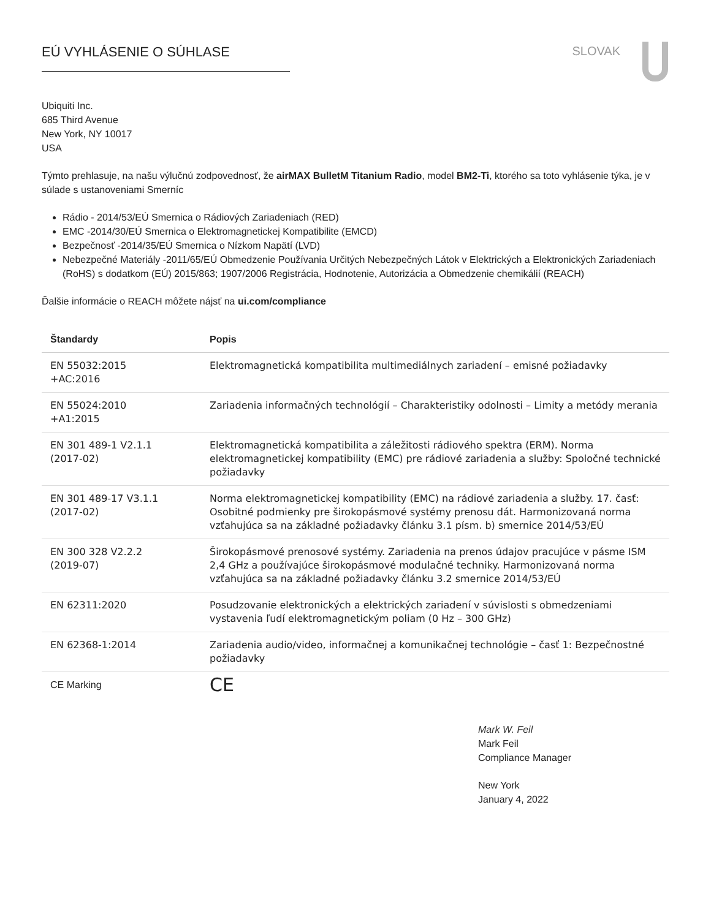EÚ VYHLÁSENIE O SÚHLASE SLOVAK
Ubiquiti Inc.
685 Third Avenue
New York, NY 10017
USA
Týmto prehlasuje, na našu výlučnú zodpovednosť, že airMAX BulletM Titanium Radio, model BM2-Ti, ktorého sa toto vyhlásenie týka, je v súlade s ustanoveniami Smerníc
Rádio - 2014/53/EÚ Smernica o Rádiových Zariadeniach (RED)
EMC -2014/30/EÚ Smernica o Elektromagnetickej Kompatibilite (EMCD)
Bezpečnosť -2014/35/EÚ Smernica o Nízkom Napätí (LVD)
Nebezpečné Materiály -2011/65/EÚ Obmedzenie Používania Určitých Nebezpečných Látok v Elektrických a Elektronických Zariadeniach (RoHS) s dodatkom (EÚ) 2015/863; 1907/2006 Registrácia, Hodnotenie, Autorizácia a Obmedzenie chemikálií (REACH)
Ďalšie informácie o REACH môžete nájsť na ui.com/compliance
| Štandardy | Popis |
| --- | --- |
| EN 55032:2015 +AC:2016 | Elektromagnetická kompatibilita multimediálnych zariadení – emisné požiadavky |
| EN 55024:2010 +A1:2015 | Zariadenia informačných technológií – Charakteristiky odolnosti – Limity a metódy merania |
| EN 301 489-1 V2.1.1 (2017-02) | Elektromagnetická kompatibilita a záležitosti rádiového spektra (ERM). Norma elektromagnetickej kompatibility (EMC) pre rádiové zariadenia a služby: Spoločné technické požiadavky |
| EN 301 489-17 V3.1.1 (2017-02) | Norma elektromagnetickej kompatibility (EMC) na rádiové zariadenia a služby. 17. časť: Osobitné podmienky pre širokopásmové systémy prenosu dát. Harmonizovaná norma vzťahujúca sa na základné požiadavky článku 3.1 písm. b) smernice 2014/53/EÚ |
| EN 300 328 V2.2.2 (2019-07) | Širokopásmové prenosové systémy. Zariadenia na prenos údajov pracujúce v pásme ISM 2,4 GHz a používajúce širokopásmové modulačné techniky. Harmonizovaná norma vzťahujúca sa na základné požiadavky článku 3.2 smernice 2014/53/EÚ |
| EN 62311:2020 | Posudzovanie elektronických a elektrických zariadení v súvislosti s obmedzeniami vystavenia ľudí elektromagnetickým poliam (0 Hz – 300 GHz) |
| EN 62368-1:2014 | Zariadenia audio/video, informačnej a komunikačnej technológie – časť 1: Bezpečnostné požiadavky |
| CE Marking | CE |
Mark W. Feil
Mark Feil
Compliance Manager
New York
January 4, 2022